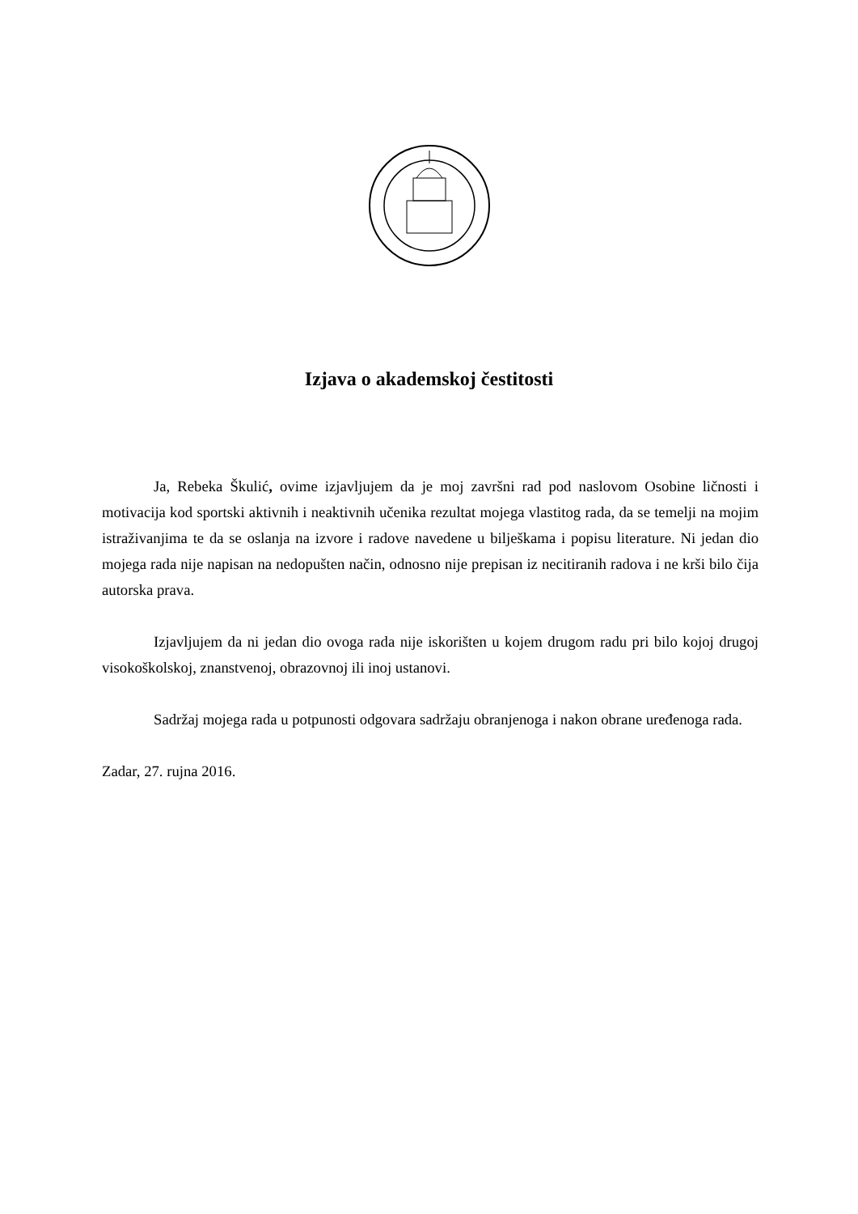Izjava o akademskoj čestitosti
Ja, Rebeka Škulić, ovime izjavljujem da je moj završni rad pod naslovom Osobine ličnosti i motivacija kod sportski aktivnih i neaktivnih učenika rezultat mojega vlastitog rada, da se temelji na mojim istraživanjima te da se oslanja na izvore i radove navedene u bilješkama i popisu literature. Ni jedan dio mojega rada nije napisan na nedopušten način, odnosno nije prepisan iz necitiranih radova i ne krši bilo čija autorska prava.
Izjavljujem da ni jedan dio ovoga rada nije iskorišten u kojem drugom radu pri bilo kojoj drugoj visokoškolskoj, znanstvenoj, obrazovnoj ili inoj ustanovi.
Sadržaj mojega rada u potpunosti odgovara sadržaju obranjenoga i nakon obrane uređenoga rada.
Zadar, 27. rujna 2016.